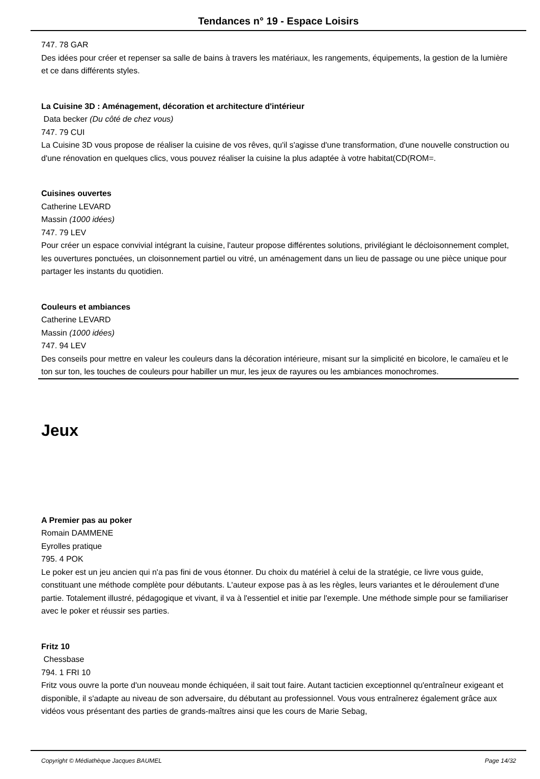Tendances n° 19 - Espace Loisirs
747. 78 GAR
Des idées pour créer et repenser sa salle de bains à travers les matériaux, les rangements, équipements, la gestion de la lumière et ce dans différents styles.
La Cuisine 3D : Aménagement, décoration et architecture d'intérieur
Data becker (Du côté de chez vous)
747. 79 CUI
La Cuisine 3D vous propose de réaliser la cuisine de vos rêves, qu'il s'agisse d'une transformation, d'une nouvelle construction ou d'une rénovation en quelques clics, vous pouvez réaliser la cuisine la plus adaptée à votre habitat(CD(ROM=.
Cuisines ouvertes
Catherine LEVARD
Massin (1000 idées)
747. 79 LEV
Pour créer un espace convivial intégrant la cuisine, l'auteur propose différentes solutions, privilégiant le décloisonnement complet, les ouvertures ponctuées, un cloisonnement partiel ou vitré, un aménagement dans un lieu de passage ou une pièce unique pour partager les instants du quotidien.
Couleurs et ambiances
Catherine LEVARD
Massin (1000 idées)
747. 94 LEV
Des conseils pour mettre en valeur les couleurs dans la décoration intérieure, misant sur la simplicité en bicolore, le camaïeu et le ton sur ton, les touches de couleurs pour habiller un mur, les jeux de rayures ou les ambiances monochromes.
Jeux
A Premier pas au poker
Romain DAMMENE
Eyrolles pratique
795. 4 POK
Le poker est un jeu ancien qui n'a pas fini de vous étonner. Du choix du matériel à celui de la stratégie, ce livre vous guide, constituant une méthode complète pour débutants. L'auteur expose pas à as les règles, leurs variantes et le déroulement d'une partie. Totalement illustré, pédagogique et vivant, il va à l'essentiel et initie par l'exemple. Une méthode simple pour se familiariser avec le poker et réussir ses parties.
Fritz 10
Chessbase
794. 1 FRI 10
Fritz vous ouvre la porte d'un nouveau monde échiquéen, il sait tout faire. Autant tacticien exceptionnel qu'entraîneur exigeant et disponible, il s'adapte au niveau de son adversaire, du débutant au professionnel. Vous vous entraînerez également grâce aux vidéos vous présentant des parties de grands-maîtres ainsi que les cours de Marie Sebag,
Copyright © Médiathèque Jacques BAUMEL Page 14/32